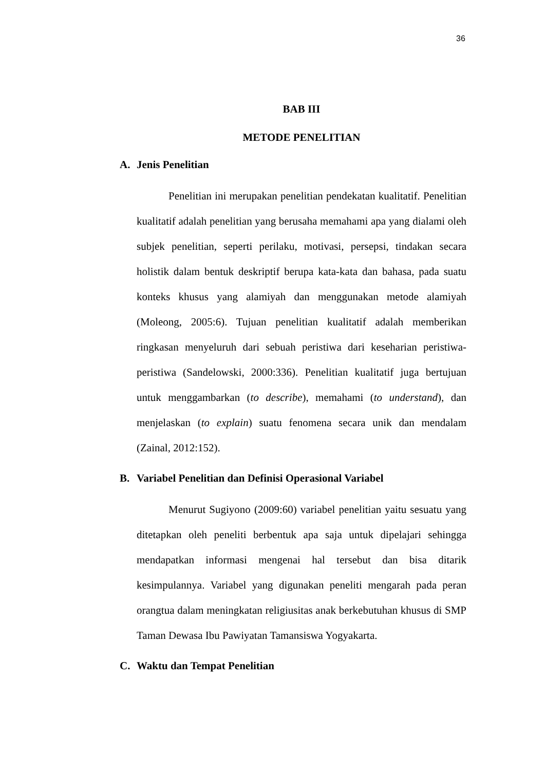36
BAB III
METODE PENELITIAN
A. Jenis Penelitian
Penelitian ini merupakan penelitian pendekatan kualitatif. Penelitian kualitatif adalah penelitian yang berusaha memahami apa yang dialami oleh subjek penelitian, seperti perilaku, motivasi, persepsi, tindakan secara holistik dalam bentuk deskriptif berupa kata-kata dan bahasa, pada suatu konteks khusus yang alamiyah dan menggunakan metode alamiyah (Moleong, 2005:6). Tujuan penelitian kualitatif adalah memberikan ringkasan menyeluruh dari sebuah peristiwa dari keseharian peristiwa-peristiwa (Sandelowski, 2000:336). Penelitian kualitatif juga bertujuan untuk menggambarkan (to describe), memahami (to understand), dan menjelaskan (to explain) suatu fenomena secara unik dan mendalam (Zainal, 2012:152).
B. Variabel Penelitian dan Definisi Operasional Variabel
Menurut Sugiyono (2009:60) variabel penelitian yaitu sesuatu yang ditetapkan oleh peneliti berbentuk apa saja untuk dipelajari sehingga mendapatkan informasi mengenai hal tersebut dan bisa ditarik kesimpulannya. Variabel yang digunakan peneliti mengarah pada peran orangtua dalam meningkatan religiusitas anak berkebutuhan khusus di SMP Taman Dewasa Ibu Pawiyatan Tamansiswa Yogyakarta.
C. Waktu dan Tempat Penelitian